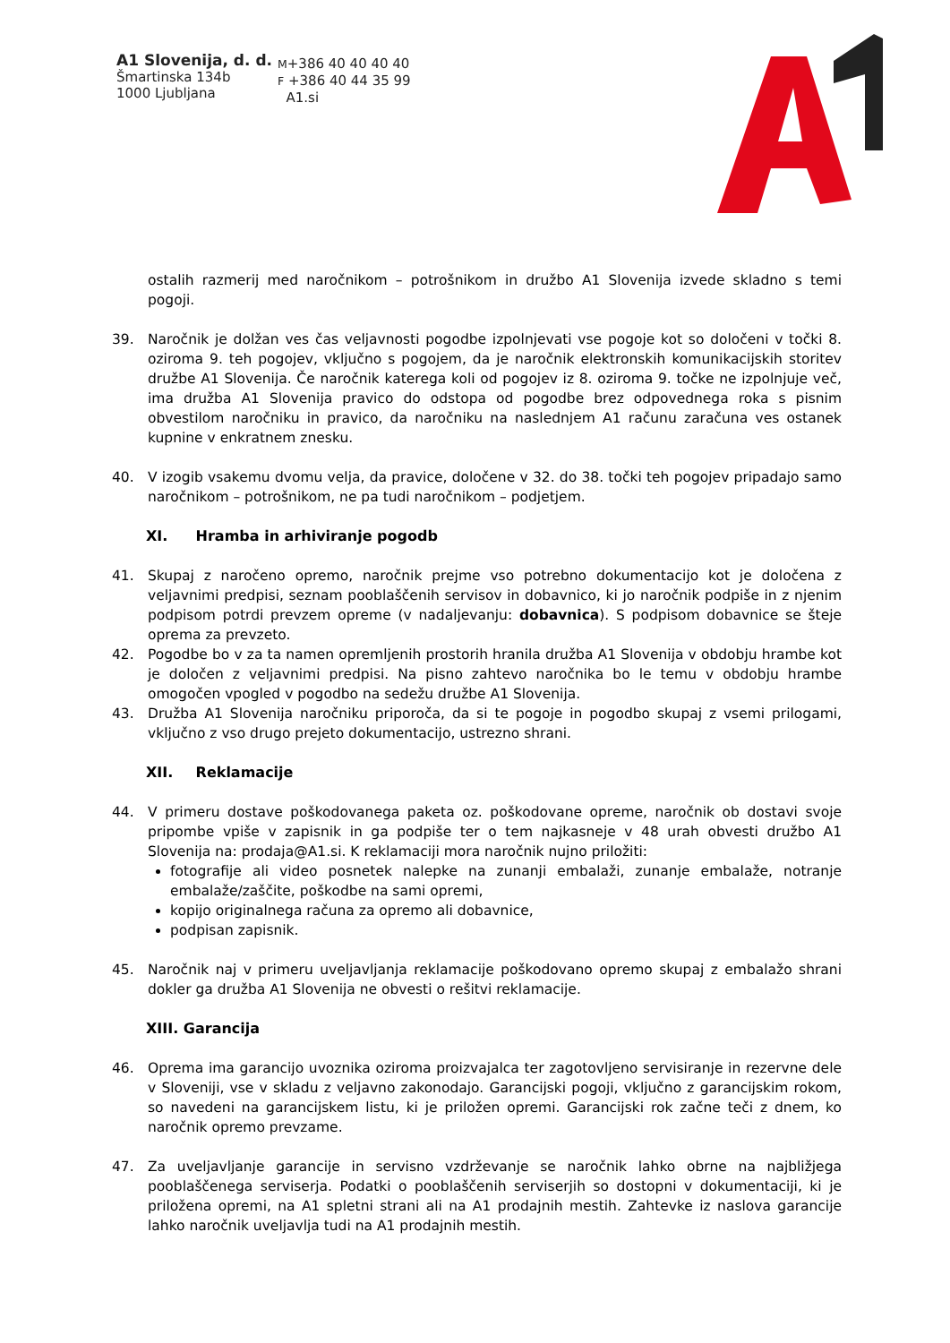A1 Slovenija, d. d.
Šmartinska 134b
1000 Ljubljana
M+386 40 40 40 40
F +386 40 44 35 99
A1.si
ostalih razmerij med naročnikom – potrošnikom in družbo A1 Slovenija izvede skladno s temi pogoji.
39. Naročnik je dolžan ves čas veljavnosti pogodbe izpolnjevati vse pogoje kot so določeni v točki 8. oziroma 9. teh pogojev, vključno s pogojem, da je naročnik elektronskih komunikacijskih storitev družbe A1 Slovenija. Če naročnik katerega koli od pogojev iz 8. oziroma 9. točke ne izpolnjuje več, ima družba A1 Slovenija pravico do odstopa od pogodbe brez odpovednega roka s pisnim obvestilom naročniku in pravico, da naročniku na naslednjem A1 računu zaračuna ves ostanek kupnine v enkratnem znesku.
40. V izogib vsakemu dvomu velja, da pravice, določene v 32. do 38. točki teh pogojev pripadajo samo naročnikom – potrošnikom, ne pa tudi naročnikom – podjetjem.
XI. Hramba in arhiviranje pogodb
41. Skupaj z naročeno opremo, naročnik prejme vso potrebno dokumentacijo kot je določena z veljavnimi predpisi, seznam pooblaščenih servisov in dobavnico, ki jo naročnik podpiše in z njenim podpisom potrdi prevzem opreme (v nadaljevanju: dobavnica). S podpisom dobavnice se šteje oprema za prevzeto.
42. Pogodbe bo v za ta namen opremljenih prostorih hranila družba A1 Slovenija v obdobju hrambe kot je določen z veljavnimi predpisi. Na pisno zahtevo naročnika bo le temu v obdobju hrambe omogočen vpogled v pogodbo na sedežu družbe A1 Slovenija.
43. Družba A1 Slovenija naročniku priporoča, da si te pogoje in pogodbo skupaj z vsemi prilogami, vključno z vso drugo prejeto dokumentacijo, ustrezno shrani.
XII. Reklamacije
44. V primeru dostave poškodovanega paketa oz. poškodovane opreme, naročnik ob dostavi svoje pripombe vpiše v zapisnik in ga podpiše ter o tem najkasneje v 48 urah obvesti družbo A1 Slovenija na: prodaja@A1.si. K reklamaciji mora naročnik nujno priložiti:
fotografije ali video posnetek nalepke na zunanji embalaži, zunanje embalaže, notranje embalaže/zaščite, poškodbe na sami opremi,
kopijo originalnega računa za opremo ali dobavnice,
podpisan zapisnik.
45. Naročnik naj v primeru uveljavljanja reklamacije poškodovano opremo skupaj z embalažo shrani dokler ga družba A1 Slovenija ne obvesti o rešitvi reklamacije.
XIII. Garancija
46. Oprema ima garancijo uvoznika oziroma proizvajalca ter zagotovljeno servisiranje in rezervne dele v Sloveniji, vse v skladu z veljavno zakonodajo. Garancijski pogoji, vključno z garancijskim rokom, so navedeni na garancijskem listu, ki je priložen opremi. Garancijski rok začne teči z dnem, ko naročnik opremo prevzame.
47. Za uveljavljanje garancije in servisno vzdrževanje se naročnik lahko obrne na najbližjega pooblaščenega serviserja. Podatki o pooblaščenih serviserjih so dostopni v dokumentaciji, ki je priložena opremi, na A1 spletni strani ali na A1 prodajnih mestih. Zahtevke iz naslova garancije lahko naročnik uveljavlja tudi na A1 prodajnih mestih.